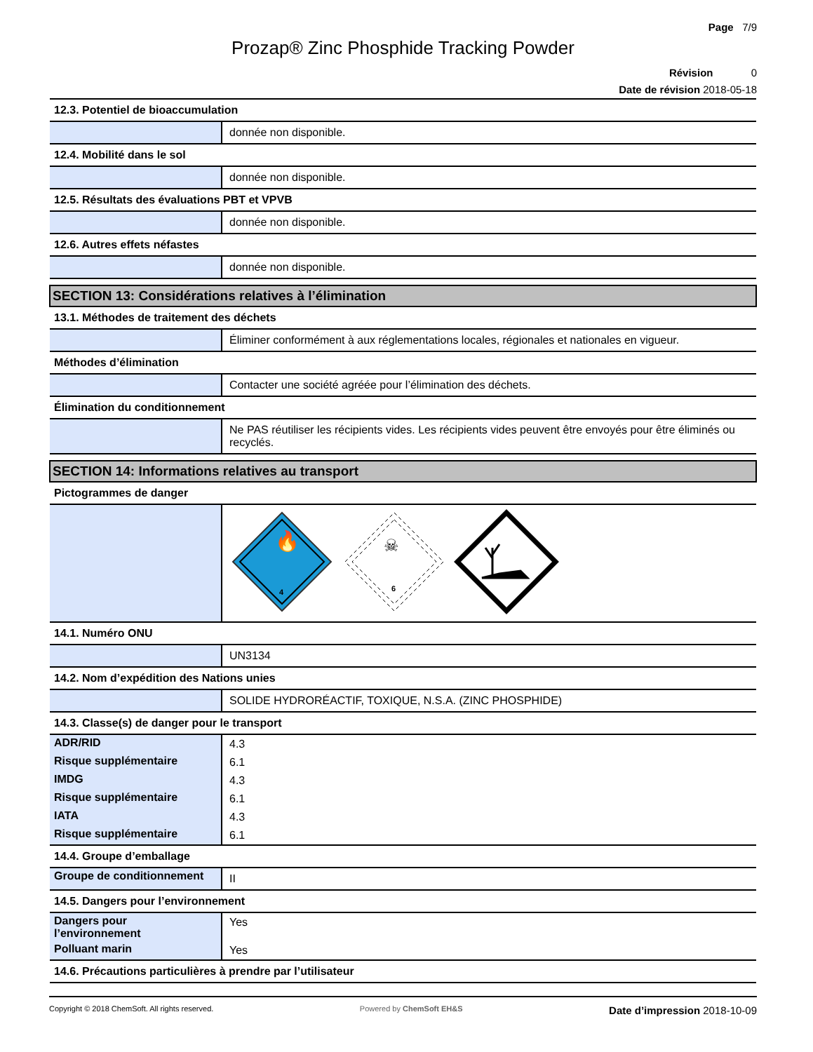Page 7/9
Prozap® Zinc Phosphide Tracking Powder
Révision 0
Date de révision 2018-05-18
| 12.3. Potentiel de bioaccumulation | |
| | donnée non disponible. |
| 12.4. Mobilité dans le sol | |
| | donnée non disponible. |
| 12.5. Résultats des évaluations PBT et VPVB | |
| | donnée non disponible. |
| 12.6. Autres effets néfastes | |
| | donnée non disponible. |
| SECTION 13: Considérations relatives à l’élimination | |
| 13.1. Méthodes de traitement des déchets | |
| | Éliminer conformément à aux réglementations locales, régionales et nationales en vigueur. |
| Méthodes d’élimination | |
| | Contacter une société agréée pour l’élimination des déchets. |
| Élimination du conditionnement | |
| | Ne PAS réutiliser les récipients vides. Les récipients vides peuvent être envoyés pour être éliminés ou recyclés. |
| SECTION 14: Informations relatives au transport | |
| Pictogrammes de danger | |
| | 4 🔥 ☠ 6 |
| 14.1. Numéro ONU | |
| | UN3134 |
| 14.2. Nom d’expédition des Nations unies | |
| | SOLIDE HYDRORÉACTIF, TOXIQUE, N.S.A. (ZINC PHOSPHIDE) |
| 14.3. Classe(s) de danger pour le transport | |
| ADR/RID | 4.3 |
| Risque supplémentaire | 6.1 |
| IMDG | 4.3 |
| Risque supplémentaire | 6.1 |
| IATA | 4.3 |
| Risque supplémentaire | 6.1 |
| 14.4. Groupe d’emballage | |
| Groupe de conditionnement | II |
| 14.5. Dangers pour l’environnement | |
| Dangers pour l’environnement | Yes |
| Polluant marin | Yes |
| 14.6. Précautions particulières à prendre par l’utilisateur | |
Copyright © 2018 ChemSoft. All rights reserved. Powered by ChemSoft EH&S Date d’impression 2018-10-09